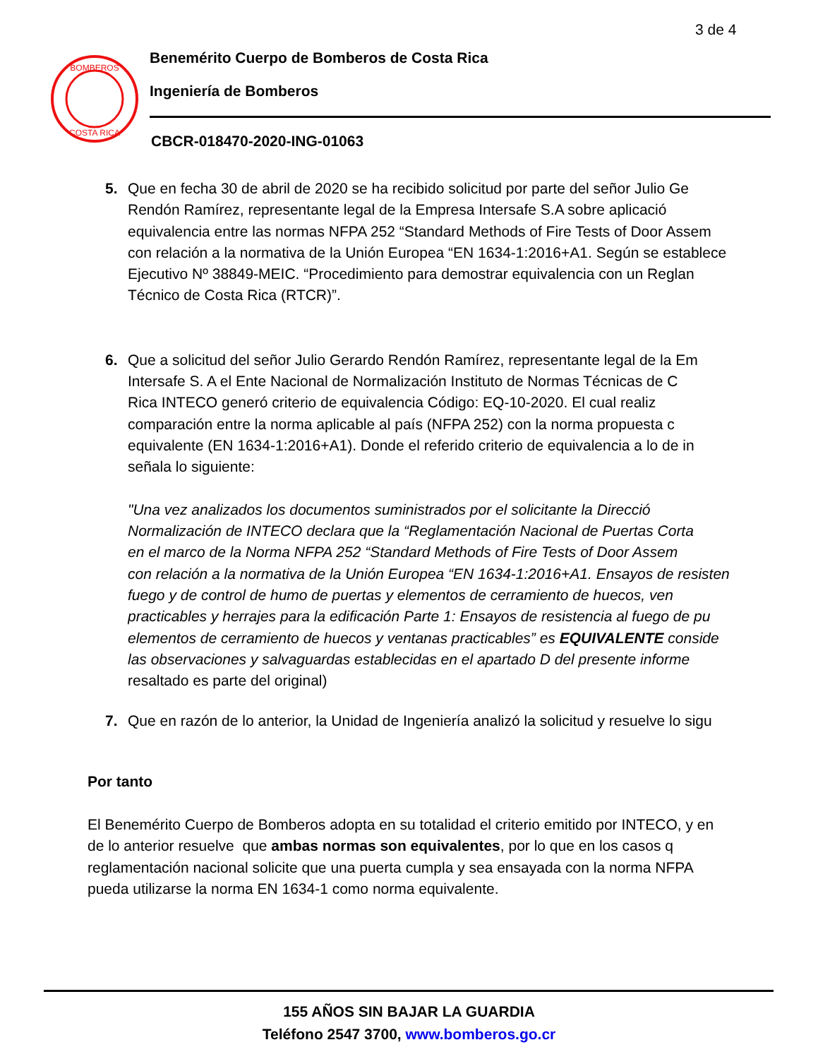3 de 4
BOMBEROS
COSTA RICA
Benemérito Cuerpo de Bomberos de Costa Rica
Ingeniería de Bomberos
CBCR-018470-2020-ING-01063
5. Que en fecha 30 de abril de 2020 se ha recibido solicitud por parte del señor Julio Ge
Rendón Ramírez, representante legal de la Empresa Intersafe S.A sobre aplicació
equivalencia entre las normas NFPA 252 “Standard Methods of Fire Tests of Door Assem
con relación a la normativa de la Unión Europea “EN 1634-1:2016+A1. Según se establece
Ejecutivo Nº 38849-MEIC. “Procedimiento para demostrar equivalencia con un Reglan
Técnico de Costa Rica (RTCR)”.
6. Que a solicitud del señor Julio Gerardo Rendón Ramírez, representante legal de la Em
Intersafe S. A el Ente Nacional de Normalización Instituto de Normas Técnicas de C
Rica INTECO generó criterio de equivalencia Código: EQ-10-2020. El cual realiz
comparación entre la norma aplicable al país (NFPA 252) con la norma propuesta c
equivalente (EN 1634-1:2016+A1). Donde el referido criterio de equivalencia a lo de in
señala lo siguiente:
"Una vez analizados los documentos suministrados por el solicitante la Direcció
Normalización de INTECO declara que la “Reglamentación Nacional de Puertas Corta
en el marco de la Norma NFPA 252 “Standard Methods of Fire Tests of Door Assem
con relación a la normativa de la Unión Europea “EN 1634-1:2016+A1. Ensayos de resisten
fuego y de control de humo de puertas y elementos de cerramiento de huecos, ven
practicables y herrajes para la edificación Parte 1: Ensayos de resistencia al fuego de pu
elementos de cerramiento de huecos y ventanas practicables” es EQUIVALENTE conside
las observaciones y salvaguardas establecidas en el apartado D del presente informe
resaltado es parte del original)
7. Que en razón de lo anterior, la Unidad de Ingeniería analizó la solicitud y resuelve lo sigu
Por tanto
El Benemérito Cuerpo de Bomberos adopta en su totalidad el criterio emitido por INTECO, y en
de lo anterior resuelve que ambas normas son equivalentes, por lo que en los casos q
reglamentación nacional solicite que una puerta cumpla y sea ensayada con la norma NFPA
pueda utilizarse la norma EN 1634-1 como norma equivalente.
155 AÑOS SIN BAJAR LA GUARDIA
Teléfono 2547 3700, www.bomberos.go.cr